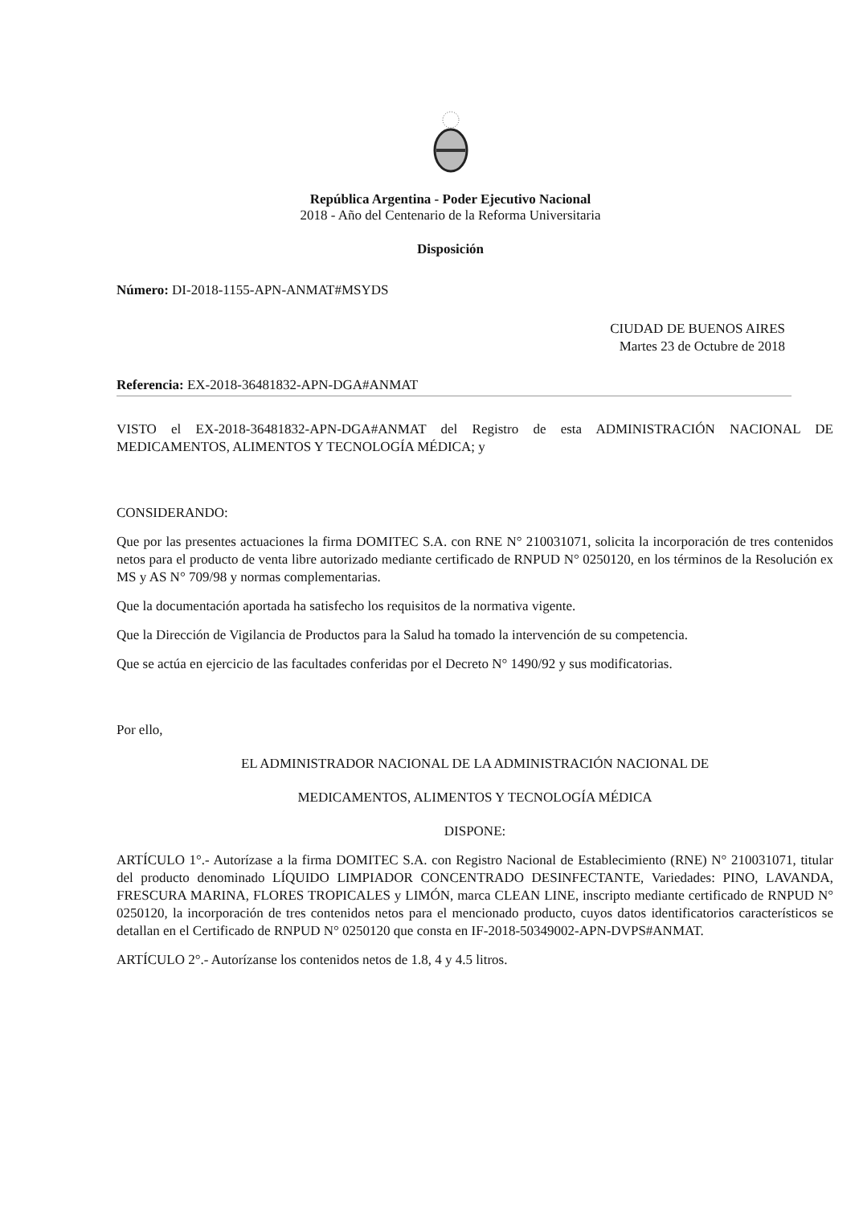República Argentina - Poder Ejecutivo Nacional
2018 - Año del Centenario de la Reforma Universitaria
Disposición
Número: DI-2018-1155-APN-ANMAT#MSYDS
CIUDAD DE BUENOS AIRES
Martes 23 de Octubre de 2018
Referencia: EX-2018-36481832-APN-DGA#ANMAT
VISTO el EX-2018-36481832-APN-DGA#ANMAT del Registro de esta ADMINISTRACIÓN NACIONAL DE MEDICAMENTOS, ALIMENTOS Y TECNOLOGÍA MÉDICA; y
CONSIDERANDO:
Que por las presentes actuaciones la firma DOMITEC S.A. con RNE N° 210031071, solicita la incorporación de tres contenidos netos para el producto de venta libre autorizado mediante certificado de RNPUD N° 0250120, en los términos de la Resolución ex MS y AS N° 709/98 y normas complementarias.
Que la documentación aportada ha satisfecho los requisitos de la normativa vigente.
Que la Dirección de Vigilancia de Productos para la Salud ha tomado la intervención de su competencia.
Que se actúa en ejercicio de las facultades conferidas por el Decreto N° 1490/92 y sus modificatorias.
Por ello,
EL ADMINISTRADOR NACIONAL DE LA ADMINISTRACIÓN NACIONAL DE
MEDICAMENTOS, ALIMENTOS Y TECNOLOGÍA MÉDICA
DISPONE:
ARTÍCULO 1°.- Autorízase a la firma DOMITEC S.A. con Registro Nacional de Establecimiento (RNE) N° 210031071, titular del producto denominado LÍQUIDO LIMPIADOR CONCENTRADO DESINFECTANTE, Variedades: PINO, LAVANDA, FRESCURA MARINA, FLORES TROPICALES y LIMÓN, marca CLEAN LINE, inscripto mediante certificado de RNPUD N° 0250120, la incorporación de tres contenidos netos para el mencionado producto, cuyos datos identificatorios característicos se detallan en el Certificado de RNPUD N° 0250120 que consta en IF-2018-50349002-APN-DVPS#ANMAT.
ARTÍCULO 2°.- Autorízanse los contenidos netos de 1.8, 4 y 4.5 litros.